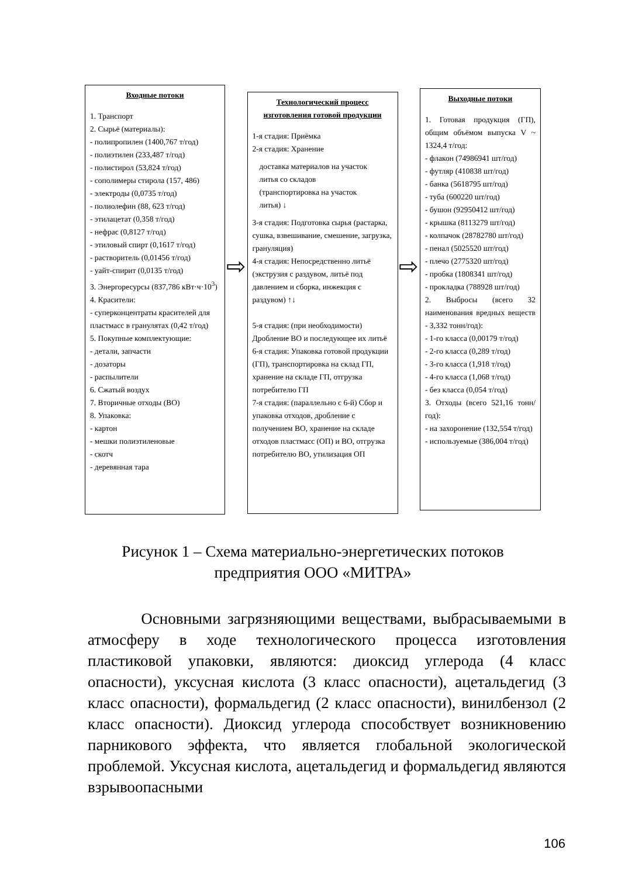Входные потоки
1. Транспорт
2. Сырьё (материалы):
- полипропилен (1400,767 т/год)
- полиэтилен (233,487 т/год)
- полистирол (53,824 т/год)
- сополимеры стирола (157, 486)
- электроды (0,0735 т/год)
- полиолефин (88, 623 т/год)
- этилацетат (0,358 т/год)
- нефрас (0,8127 т/год)
- этиловый спирт (0,1617 т/год)
- растворитель (0,01456 т/год)
- уайт-спирит (0,0135 т/год)
3. Энергоресурсы (837,786 кВт·ч·10<sup>3</sup>)
4. Красители:
- суперконцентраты красителей для пластмасс в гранулятах (0,42 т/год)
5. Покупные комплектующие:
- детали, запчасти
- дозаторы
- распылители
6. Сжатый воздух
7. Вторичные отходы (ВО)
8. Упаковка:
- картон
- мешки полиэтиленовые
- скотч
- деревянная тара
⇨
Технологический процесс изготовления готовой продукции
1-я стадия: Приёмка
2-я стадия: Хранение
доставка материалов на участок литья со складов (транспортировка на участок литья) ↓
3-я стадия: Подготовка сырья (растарка, сушка, взвешивание, смешение, загрузка, грануляция)
4-я стадия: Непосредственно литьё (экструзия с раздувом, литьё под давлением и сборка, инжекция с раздувом) ↑↓
5-я стадия: (при необходимости) Дробление ВО и последующее их литьё
6-я стадия: Упаковка готовой продукции (ГП), транспортировка на склад ГП, хранение на складе ГП, отгрузка потребителю ГП
7-я стадия: (параллельно с 6-й) Сбор и упаковка отходов, дробление с получением ВО, хранение на складе отходов пластмасс (ОП) и ВО, отгрузка потребителю ВО, утилизация ОП
⇨
Выходные потоки
1. Готовая продукция (ГП), общим объёмом выпуска V ~ 1324,4 т/год:
- флакон (74986941 шт/год)
- футляр (410838 шт/год)
- банка (5618795 шт/год)
- туба (600220 шт/год)
- бушон (92950412 шт/год)
- крышка (8113279 шт/год)
- колпачок (28782780 шт/год)
- пенал (5025520 шт/год)
- плечо (2775320 шт/год)
- пробка (1808341 шт/год)
- прокладка (788928 шт/год)
2. Выбросы (всего 32 наименования вредных веществ - 3,332 тонн/год):
- 1-го класса (0,00179 т/год)
- 2-го класса (0,289 т/год)
- 3-го класса (1,918 т/год)
- 4-го класса (1,068 т/год)
- без класса (0,054 т/год)
3. Отходы (всего 521,16 тонн/год):
- на захоронение (132,554 т/год)
- используемые (386,004 т/год)
Рисунок 1 – Схема материально-энергетических потоков предприятия ООО «МИТРА»
Основными загрязняющими веществами, выбрасываемыми в атмосферу в ходе технологического процесса изготовления пластиковой упаковки, являются: диоксид углерода (4 класс опасности), уксусная кислота (3 класс опасности), ацетальдегид (3 класс опасности), формальдегид (2 класс опасности), винилбензол (2 класс опасности). Диоксид углерода способствует возникновению парникового эффекта, что является глобальной экологической проблемой. Уксусная кислота, ацетальдегид и формальдегид являются взрывоопасными
106